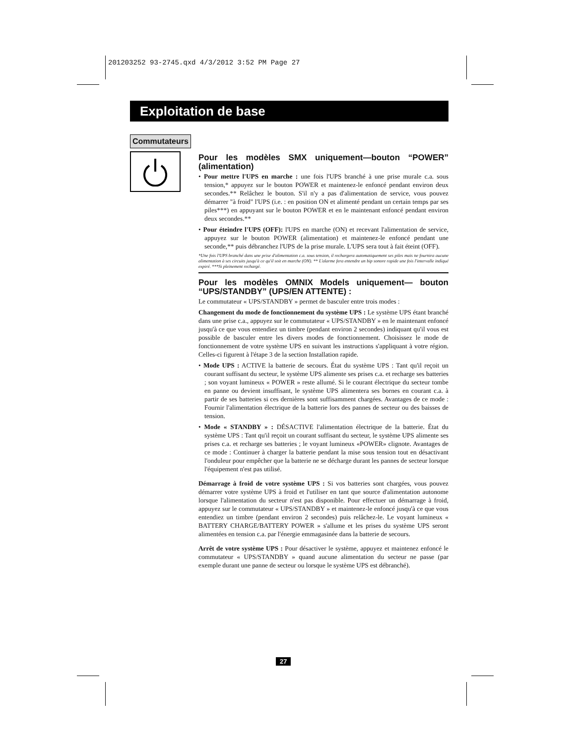201203252 93-2745.qxd 4/3/2012 3:52 PM Page 27
Exploitation de base
Commutateurs
Pour les modèles SMX uniquement—bouton “POWER” (alimentation)
• Pour mettre l'UPS en marche : une fois l'UPS branché à une prise murale c.a. sous tension,* appuyez sur le bouton POWER et maintenez-le enfoncé pendant environ deux secondes.** Relâchez le bouton. S'il n'y a pas d'alimentation de service, vous pouvez démarrer "à froid" l'UPS (i.e. : en position ON et alimenté pendant un certain temps par ses piles***) en appuyant sur le bouton POWER et en le maintenant enfoncé pendant environ deux secondes.**
• Pour éteindre l'UPS (OFF): l'UPS en marche (ON) et recevant l'alimentation de service, appuyez sur le bouton POWER (alimentation) et maintenez-le enfoncé pendant une seconde,** puis débranchez l'UPS de la prise murale. L'UPS sera tout à fait éteint (OFF).
*Une fois l'UPS branché dans une prise d'alimentation c.a. sous tension, il rechargera automatiquement ses piles mais ne fournira aucune alimentation à ses circuits jusqu'à ce qu'il soit en marche (ON). ** L'alarme fera entendre un bip sonore rapide une fois l'intervalle indiqué expiré. ***Si pleinement rechargé.
Pour les modèles OMNIX Models uniquement— bouton “UPS/STANDBY” (UPS/EN ATTENTE) :
Le commutateur « UPS/STANDBY » permet de basculer entre trois modes :
Changement du mode de fonctionnement du système UPS : Le système UPS étant branché dans une prise c.a., appuyez sur le commutateur « UPS/STANDBY » en le maintenant enfoncé jusqu'à ce que vous entendiez un timbre (pendant environ 2 secondes) indiquant qu'il vous est possible de basculer entre les divers modes de fonctionnement. Choisissez le mode de fonctionnement de votre système UPS en suivant les instructions s'appliquant à votre région. Celles-ci figurent à l'étape 3 de la section Installation rapide.
• Mode UPS : ACTIVE la batterie de secours. État du système UPS : Tant qu'il reçoit un courant suffisant du secteur, le système UPS alimente ses prises c.a. et recharge ses batteries ; son voyant lumineux « POWER » reste allumé. Si le courant électrique du secteur tombe en panne ou devient insuffisant, le système UPS alimentera ses bornes en courant c.a. à partir de ses batteries si ces dernières sont suffisamment chargées. Avantages de ce mode : Fournir l'alimentation électrique de la batterie lors des pannes de secteur ou des baisses de tension.
• Mode « STANDBY » : DÉSACTIVE l'alimentation électrique de la batterie. État du système UPS : Tant qu'il reçoit un courant suffisant du secteur, le système UPS alimente ses prises c.a. et recharge ses batteries ; le voyant lumineux «POWER» clignote. Avantages de ce mode : Continuer à charger la batterie pendant la mise sous tension tout en désactivant l'onduleur pour empêcher que la batterie ne se décharge durant les pannes de secteur lorsque l'équipement n'est pas utilisé.
Démarrage à froid de votre système UPS : Si vos batteries sont chargées, vous pouvez démarrer votre système UPS à froid et l'utiliser en tant que source d'alimentation autonome lorsque l'alimentation du secteur n'est pas disponible. Pour effectuer un démarrage à froid, appuyez sur le commutateur « UPS/STANDBY » et maintenez-le enfoncé jusqu'à ce que vous entendiez un timbre (pendant environ 2 secondes) puis relâchez-le. Le voyant lumineux « BATTERY CHARGE/BATTERY POWER » s'allume et les prises du système UPS seront alimentées en tension c.a. par l'énergie emmagasinée dans la batterie de secours.
Arrêt de votre système UPS : Pour désactiver le système, appuyez et maintenez enfoncé le commutateur « UPS/STANDBY » quand aucune alimentation du secteur ne passe (par exemple durant une panne de secteur ou lorsque le système UPS est débranché).
27